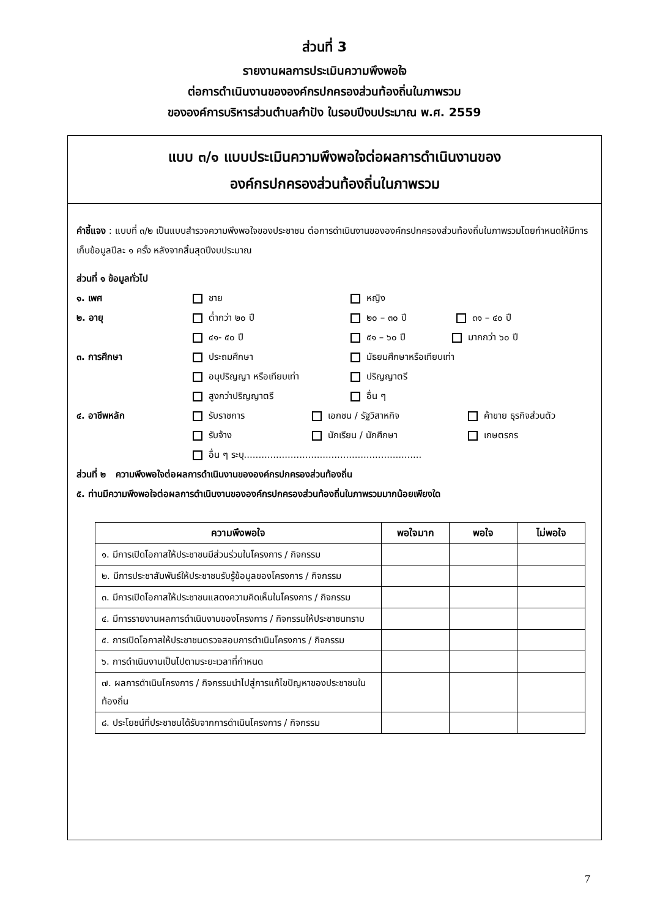ส่วนที่ 3
รายงานผลการประเมินความพึงพอใจ
ต่อการดำเนินงานขององค์กรปกครองส่วนท้องถิ่นในภาพรวม
ขององค์การบริหารส่วนตำบลกำปัง ในรอบปีงบประมาณ พ.ศ. 2559
แบบ ๓/๑ แบบประเมินความพึงพอใจต่อผลการดำเนินงานของ
องค์กรปกครองส่วนท้องถิ่นในภาพรวม
คำชี้แจง : แบบที่ ๓/๒ เป็นแบบสำรวจความพึงพอใจของประชาชน ต่อการดำเนินงานขององค์กรปกครองส่วนท้องถิ่นในภาพรวมโดยกำหนดให้มีการเก็บข้อมูลปีละ ๑ ครั้ง หลังจากสิ้นสุดปีงบประมาณ
ส่วนที่ ๑ ข้อมูลทั่วไป
๑. เพศ
ชาย
หญิง
๒. อายุ
ต่ำกว่า ๒๐ ปี
๒๐ – ๓๐ ปี ๓๑ – ๔๐ ปี
๔๑- ๕๐ ปี
๕๑ – ๖๐ ปี มากกว่า ๖๐ ปี
๓. การศึกษา
ประถมศึกษา
มัธยมศึกษาหรือเทียบเท่า
อนุปริญญา หรือเทียบเท่า
ปริญญาตรี
สูงกว่าปริญญาตรี
อื่น ๆ
๔. อาชีพหลัก
รับราชการ
เอกชน / รัฐวิสาหกิจ
ค้าขาย ธุรกิจส่วนตัว
รับจ้าง
นักเรียน / นักศึกษา
เกษตรกร
อื่น ๆ ระบุ.............................................................
ส่วนที่ ๒ ความพึงพอใจต่อผลการดำเนินงานขององค์กรปกครองส่วนท้องถิ่น
๕. ท่านมีความพึงพอใจต่อผลการดำเนินงานขององค์กรปกครองส่วนท้องถิ่นในภาพรวมมากน้อยเพียงใด
| ความพึงพอใจ | พอใจมาก | พอใจ | ไม่พอใจ |
| --- | --- | --- | --- |
| ๑. มีการเปิดโอกาสให้ประชาชนมีส่วนร่วมในโครงการ / กิจกรรม | | | |
| ๒. มีการประชาสัมพันธ์ให้ประชาชนรับรู้ข้อมูลของโครงการ / กิจกรรม | | | |
| ๓. มีการเปิดโอกาสให้ประชาชนแสดงความคิดเห็นในโครงการ / กิจกรรม | | | |
| ๔. มีการรายงานผลการดำเนินงานของโครงการ / กิจกรรมให้ประชาชนทราบ | | | |
| ๕. การเปิดโอกาสให้ประชาชนตรวจสอบการดำเนินโครงการ / กิจกรรม | | | |
| ๖. การดำเนินงานเป็นไปตามระยะเวลาที่กำหนด | | | |
| ๗. ผลการดำเนินโครงการ / กิจกรรมนำไปสู่การแก้ไขปัญหาของประชาชนในท้องถิ่น | | | |
| ๘. ประโยชน์ที่ประชาชนได้รับจากการดำเนินโครงการ / กิจกรรม | | | |
7